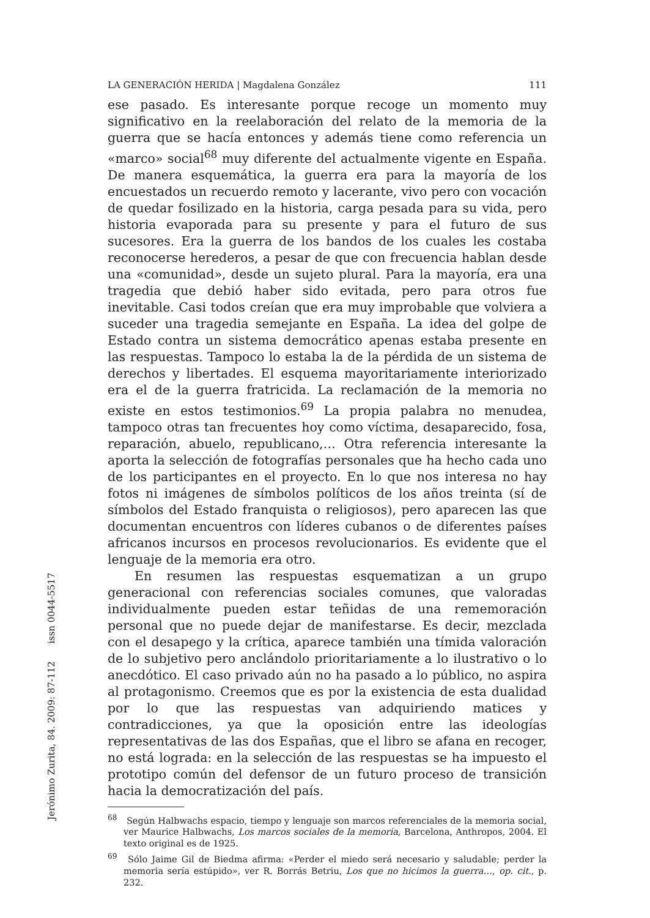LA GENERACIÓN HERIDA | Magdalena González 111
ese pasado. Es interesante porque recoge un momento muy significativo en la reelaboración del relato de la memoria de la guerra que se hacía entonces y además tiene como referencia un «marco» social<sup>68</sup> muy diferente del actualmente vigente en España. De manera esquemática, la guerra era para la mayoría de los encuestados un recuerdo remoto y lacerante, vivo pero con vocación de quedar fosilizado en la historia, carga pesada para su vida, pero historia evaporada para su presente y para el futuro de sus sucesores. Era la guerra de los bandos de los cuales les costaba reconocerse herederos, a pesar de que con frecuencia hablan desde una «comunidad», desde un sujeto plural. Para la mayoría, era una tragedia que debió haber sido evitada, pero para otros fue inevitable. Casi todos creían que era muy improbable que volviera a suceder una tragedia semejante en España. La idea del golpe de Estado contra un sistema democrático apenas estaba presente en las respuestas. Tampoco lo estaba la de la pérdida de un sistema de derechos y libertades. El esquema mayoritariamente interiorizado era el de la guerra fratricida. La reclamación de la memoria no existe en estos testimonios.<sup>69</sup> La propia palabra no menudea, tampoco otras tan frecuentes hoy como víctima, desaparecido, fosa, reparación, abuelo, republicano,… Otra referencia interesante la aporta la selección de fotografías personales que ha hecho cada uno de los participantes en el proyecto. En lo que nos interesa no hay fotos ni imágenes de símbolos políticos de los años treinta (sí de símbolos del Estado franquista o religiosos), pero aparecen las que documentan encuentros con líderes cubanos o de diferentes países africanos incursos en procesos revolucionarios. Es evidente que el lenguaje de la memoria era otro.
En resumen las respuestas esquematizan a un grupo generacional con referencias sociales comunes, que valoradas individualmente pueden estar teñidas de una rememoración personal que no puede dejar de manifestarse. Es decir, mezclada con el desapego y la crítica, aparece también una tímida valoración de lo subjetivo pero anclándolo prioritariamente a lo ilustrativo o lo anecdótico. El caso privado aún no ha pasado a lo público, no aspira al protagonismo. Creemos que es por la existencia de esta dualidad por lo que las respuestas van adquiriendo matices y contradicciones, ya que la oposición entre las ideologías representativas de las dos Españas, que el libro se afana en recoger, no está lograda: en la selección de las respuestas se ha impuesto el prototipo común del defensor de un futuro proceso de transición hacia la democratización del país.
<sup>68</sup> Según Halbwachs espacio, tiempo y lenguaje son marcos referenciales de la memoria social, ver Maurice Halbwachs, Los marcos sociales de la memoria, Barcelona, Anthropos, 2004. El texto original es de 1925.
<sup>69</sup> Sólo Jaime Gil de Biedma afirma: «Perder el miedo será necesario y saludable; perder la memoria sería estúpido», ver R. Borrás Betriu, Los que no hicimos la guerra…, op. cit., p. 232.
Jerónimo Zurita, 84. 2009: 87-112 issn 0044-5517